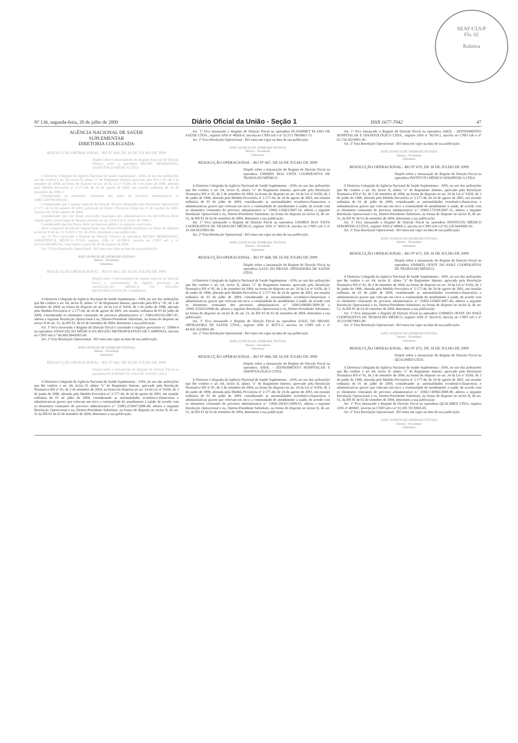SEAF/CLS/P
Fls. 02
Rubrica
Nº 136, segunda-feira, 20 de julho de 2009 Diário Oficial da União - Seção 1 ISSN 1677-7042 47
AGÊNCIA NACIONAL DE SAÚDE
SUPLEMENTAR
DIRETORIA COLEGIADA
RESOLUÇÃO OPERACIONAL - RO Nº 664, DE 16 DE JULHO DE 2009
Dispõe sobre o encerramento do Regime Especial de Direção Técnica sobre a operadora RECIFE MERIDIONAL ASSISTÊNCIA MÉDICA LTDA.
A Diretoria Colegiada da Agência Nacional de Saúde Suplementar - ANS, no uso das atribuições que lhe confere o art. 64, inciso II, alínea "a" do Regimento Interno, aprovado pela RN nº 81, de 2 de setembro de 2004, na forma do disposto no art. 24 da Lei nº 9.656, de 3 de junho de 1998, alterada pela Medida Provisória nº 2.177-44, de 24 de agosto de 2001, em reunião ordinária de 26 de novembro de 2008, e
Considerando os elementos constantes nos autos do processo administrativo nº 33902.229799/2003-61;
Considerando que o regime especial de Direção Técnica instaurada pela Resolução Operacional nº 177, de 16 de outubro de 2003, publicada no Diário Oficial da União em 21 de outubro de 2003, expirou em 19 de outubro de 2004;
Considerando que não foram praticados quaisquer atos administrativos em decorrência desse regime após o prazo legal de duração previsto no art. 24 da Lei nº 9.656, de 1998; e
Considerando que não houve lesão ao interesse público ou prejuízo a terceiros,
adota a seguinte Resolução Operacional e eu, Diretor-Presidente Substituto na forma do disposto no inciso II do art. 51 da RN nº 81, de 2004, determino a sua publicação:
Art. 1º Fica encerrado o Regime de Direção Técnica na operadora RECIFE MERIDIONAL ASSISTÊNCIA MÉDICA LTDA, registro ANS nº 41.098-5, inscrita no CNPJ sob o nº 02.518.366/0001-82, com efeitos a partir de 20 de outubro de 2004.
Art. 2º Esta Resolução Operacional - RO entra em vigor na data de sua publicação.
JOSÉ LEONCIO DE ANDRADE FEITOSA
Diretor - Presidente
Substituto
RESOLUÇÃO OPERACIONAL - RO Nº 665, DE 16 DE JULHO DE 2009
Dispõe sobre o encerramento do regime especial de Direção Fiscal e cancelamento do registro provisório da ASSOCIAÇÃO MÉDICA DA REGIÃO METROPOLITANA DE CAMPINAS.
A Diretoria Colegiada da Agência Nacional de Saúde Suplementar - ANS, no uso das atribuições que lhe confere o art. 64, inciso II, alínea "a" do Regimento Interno, aprovado pela RN n.º 81, de 2 de setembro de 2004, na forma do disposto no art. 24 da Lei nº 9.656, de 3 de junho de 1998, alterada pela Medida Provisória nº 2.177-44, de 24 de agosto de 2001, em reunião ordinária de 01 de julho de 2009, considerando os elementos constantes do processo administrativo n.º 33902.001522/2007-07, adotou a seguinte Resolução Operacional e eu, Diretor-Presidente Substituto, na forma do disposto no inciso II do art. 51, da RN 81, de 02 de setembro de 2004, determino a sua publicação:
Art. 1º Fica encerrado o Regime de Direção Fiscal e cancelado o registro provisório n.º 33804-4 na operadora ASSOCIAÇÃO MÉDICA DA REGIÃO METROPOLITANA DE CAMPINAS, inscrita no CNPJ sob n.º 66.069.584/0001-60.
Art. 2º Esta Resolução Operacional - RO entra em vigor na data de sua publicação.
JOSÉ LEONCIO DE ANDRADE FEITOSA
Diretor - Presidente
Substituto
RESOLUÇÃO OPERACIONAL - RO Nº 666, DE 16 DE JULHO DE 2009
Dispõe sobre a instauração do Regime de Direção Fiscal na operadora PLASMMET PLANO DE SAÚDE LTDA.
A Diretoria Colegiada da Agência Nacional de Saúde Suplementar - ANS, no uso das atribuições que lhe confere o art. 64, inciso II, alínea "a" do Regimento Interno, aprovado pela Resolução Normativa RN nº 81, de 2 de setembro de 2004, na forma do disposto no art. 24 da Lei nº 9.656, de 3 de junho de 1998, alterada pela Medida Provisória nº 2.177-44, de 24 de agosto de 2001, em reunião ordinária de 01 de julho de 2009, considerando as anormalidades econômico-financeiras e administrativas graves que colocam em risco a continuidade do atendimento à saúde, de acordo com os elementos constantes do processo administrativo n.º 33902.215847/2008-48, adotou a seguinte Resolução Operacional e eu, Diretor-Presidente Substituto, na forma do disposto no inciso II, do art. 51 da RN 81 de 02 de setembro de 2004, determino a sua publicação:
Art. 1º Fica instaurado o Regime de Direção Fiscal na operadora PLASMMET PLANO DE SAÚDE LTDA., registro ANS nº 40926-0, inscrita no CNPJ sob o nº 52.573.789/0001-73.
Art. 2º Esta Resolução Operacional - RO entra em vigor na data de sua publicação.
JOSÉ LEONCIO DE ANDRADE FEITOSA
Diretor - Presidente
Substituto
RESOLUÇÃO OPERACIONAL - RO Nº 667, DE 16 DE JULHO DE 2009
Dispõe sobre a instauração do Regime de Direção Fiscal na operadora UNIMED BOA VISTA COOPERATIVA DE TRABALHO MÉDICO.
A Diretoria Colegiada da Agência Nacional de Saúde Suplementar - ANS, no uso das atribuições que lhe confere o art. 64, inciso II, alínea "a" do Regimento Interno, aprovado pela Resolução Normativa RN nº 81, de 2 de setembro de 2004, na forma do disposto no art. 24 da Lei nº 9.656, de 3 de junho de 1998, alterada pela Medida Provisória nº 2.177-44, de 24 de agosto de 2001, em reunião ordinária de 01 de julho de 2009, considerando as anormalidades econômico-financeiras e administrativas graves que colocam em risco a continuidade do atendimento à saúde, de acordo com os elementos constantes do processo administrativo n.º 33902.135663/2007-14, adotou a seguinte Resolução Operacional e eu, Diretor-Presidente Substituto, na forma do disposto no inciso II, do art. 51, da RN 81 de 02 de setembro de 2004, determino a sua publicação:
Art. 1º Fica instaurado o Regime de Direção Fiscal na operadora UNIMED BOA VISTA COOPERATIVA DE TRABALHO MÉDICO, registro ANS nº 30415-8, inscrita no CNPJ sob o nº 10.169.852/0001-60.
Art. 2º Esta Resolução Operacional - RO entra em vigor na data de sua publicação.
JOSÉ LEONCIO DE ANDRADE FEITOSA
Diretor - Presidente
Substituto
RESOLUÇÃO OPERACIONAL - RO Nº 668, DE 16 DE JULHO DE 2009
Dispõe sobre a instauração do Regime de Direção Fiscal na operadora AAUG DO BRASIL OPERADORA DE SAÚDE LTDA.
A Diretoria Colegiada da Agência Nacional de Saúde Suplementar - ANS, no uso das atribuições que lhe confere o art. 64, inciso II, alínea "a" do Regimento Interno, aprovado pela Resolução Normativa RN nº 81, de 2 de setembro de 2004, na forma do disposto no art. 24 da Lei nº 9.656, de 3 de junho de 1998, alterada pela Medida Provisória nº 2.177-44, de 24 de agosto de 2001, em reunião ordinária de 01 de julho de 2009, considerando as anormalidades econômico-financeiras e administrativas graves que colocam em risco a continuidade do atendimento à saúde, de acordo com os elementos constantes dos processos administrativos n.º 33902.006685/2009-30 e 33902.225623/2008-44, adotou a seguinte Resolução Operacional e eu, Diretor-Presidente Substituto, na forma do disposto no inciso II, do art. 51, da RN 81 de 02 de setembro de 2004, determino a sua publicação:
Art. 1º Fica instaurado o Regime de Direção Fiscal na operadora AAUG DO BRASIL OPERADORA DE SAÚDE LTDA., registro ANS nº 40275-3, inscrita no CNPJ sob o nº 84.835.552/0001-00.
Art. 2º Esta Resolução Operacional - RO entra em vigor na data de sua publicação.
JOSÉ LEONCIO DE ANDRADE FEITOSA
Diretor - Presidente
Substituto
RESOLUÇÃO OPERACIONAL - RO Nº 669, DE 16 DE JULHO DE 2009
Dispõe sobre a instauração do Regime de Direção Fiscal na operadora AHOL - ATENDIMENTO HOSPITALAR E ODONTOLÓGICO LTDA.
A Diretoria Colegiada da Agência Nacional de Saúde Suplementar - ANS, no uso das atribuições que lhe confere o art. 64, inciso II, alínea "a" do Regimento Interno, aprovado pela Resolução Normativa RN nº 81, de 2 de setembro de 2004, na forma do disposto no art. 24 da Lei nº 9.656, de 3 de junho de 1998, alterada pela Medida Provisória nº 2.177-44, de 24 de agosto de 2001, em reunião ordinária de 01 de julho de 2009, considerando as anormalidades econômico-financeiras e administrativas graves que colocam em risco a continuidade do atendimento à saúde, de acordo com os elementos constantes do processo administrativo n.º 33902.181811/2008-53, adotou a seguinte Resolução Operacional e eu, Diretor-Presidente Substituto, na forma do disposto no inciso II, do art. 51, da RN 81 de 02 de setembro de 2004, determino a sua publicação:
Art. 1º Fica instaurado o Regime de Direção Fiscal na operadora AHOL - ATENDIMENTO HOSPITALAR E ODONTOLÓGICO LTDA., registro ANS nº 36378-2, inscrita no CNPJ sob o nº 01.734.302/0001-56.
Art. 2º Esta Resolução Operacional - RO entra em vigor na data de sua publicação.
JOSÉ LEONCIO DE ANDRADE FEITOSA
Diretor - Presidente
Substituto
RESOLUÇÃO OPERACIONAL - RO Nº 670, DE 16 DE JULHO DE 2009
Dispõe sobre a instauração do Regime de Direção Fiscal na operadora INSTITUTO MÉDICO SEROPEDICA LTDA.
A Diretoria Colegiada da Agência Nacional de Saúde Suplementar - ANS, no uso das atribuições que lhe confere o art. 64, inciso II, alínea "a" do Regimento Interno, aprovado pela Resolução Normativa RN nº 81, de 2 de setembro de 2004, na forma do disposto no art. 24 da Lei nº 9.656, de 3 de junho de 1998, alterada pela Medida Provisória nº 2.177-44, de 24 de agosto de 2001, em reunião ordinária de 01 de julho de 2009, considerando as anormalidades econômico-financeiras e administrativas graves que colocam em risco a continuidade do atendimento à saúde, de acordo com os elementos constantes do processo administrativo n.º 33902.173518/2007-31, adotou a seguinte Resolução Operacional e eu, Diretor-Presidente Substituto, na forma do disposto no inciso II, do art. 51, da RN 81 de 02 de setembro de 2004, determino a sua publicação:
Art. 1º Fica instaurado o Regime de Direção Fiscal na operadora INSTITUTO MÉDICO SEROPEDICA LTDA., registro ANS nº 40866-2, inscrita no CNPJ sob o nº 02.130.544/0001-01.
Art. 2º Esta Resolução Operacional - RO entra em vigor na data de sua publicação.
JOSÉ LEONCIO DE ANDRADE FEITOSA
Diretor - Presidente
Substituto
RESOLUÇÃO OPERACIONAL - RO Nº 671, DE 16 DE JULHO DE 2009
Dispõe sobre a instauração do Regime de Direção Fiscal na operadora UNIMED OESTE DO PARÁ COOPERATIVA DE TRABALHO MÉDICO.
A Diretoria Colegiada da Agência Nacional de Saúde Suplementar - ANS, no uso das atribuições que lhe confere o art. 64, inciso II, alínea "a" do Regimento Interno, aprovado pela Resolução Normativa RN nº 81, de 2 de setembro de 2004, na forma do disposto no art. 24 da Lei nº 9.656, de 3 de junho de 1998, alterada pela Medida Provisória nº 2.177-44, de 24 de agosto de 2001, em reunião ordinária de 01 de julho de 2009, considerando as anormalidades econômico-financeiras e administrativas graves que colocam em risco a continuidade do atendimento à saúde, de acordo com os elementos constantes do processo administrativo n.º 33902.215865/2007-49, adotou a seguinte Resolução Operacional e eu, Diretor-Presidente Substituto, na forma do disposto no inciso II, do art. 51, da RN 81 de 02 de setembro de 2004, determino a sua publicação:
Art. 1º Fica instaurado o Regime de Direção Fiscal na operadora UNIMED OESTE DO PARÁ COOPERATIVA DE TRABALHO MÉDICO, registro ANS nº 36214-0, inscrita no CNPJ sob o nº 10.219.897/0001-00.
Art. 2º Esta Resolução Operacional - RO entra em vigor na data de sua publicação.
JOSÉ LEONCIO DE ANDRADE FEITOSA
Diretor - Presidente
Substituto
RESOLUÇÃO OPERACIONAL - RO Nº 672, DE 16 DE JULHO DE 2009
Dispõe sobre a instauração do Regime de Direção Fiscal na QUALIMED LTDA.
A Diretoria Colegiada da Agência Nacional de Saúde Suplementar - ANS, no uso das atribuições que lhe confere o art. 64, inciso II, alínea "a" do Regimento Interno, aprovado pela Resolução Normativa RN nº 81, de 2 de setembro de 2004, na forma do disposto no art. 24 da Lei nº 9.656, de 3 de junho de 1998, alterada pela Medida Provisória nº 2.177-44, de 24 de agosto de 2001, em reunião ordinária de 01 de julho de 2009, considerando as anormalidades econômico-financeiras e administrativas graves que colocam em risco a continuidade do atendimento à saúde, de acordo com os elementos constantes do processo administrativo n.º 33902.130963/2008-98, adotou a seguinte Resolução Operacional e eu, Diretor-Presidente Substituto, na forma do disposto no inciso II, do art. 51, da RN 81 de 02 de setembro de 2004, determino a sua publicação:
Art. 1º Fica instaurado o Regime de Direção Fiscal na operadora QUALIMED LTDA, registro ANS nº 409847, inscrita no CNPJ sob o nº 03.291.767/0001-05.
Art. 2º Esta Resolução Operacional - RO entra em vigor na data de sua publicação.
JOSÉ LEONCIO DE ANDRADE FEITOSA
Diretor - Presidente
Substituto